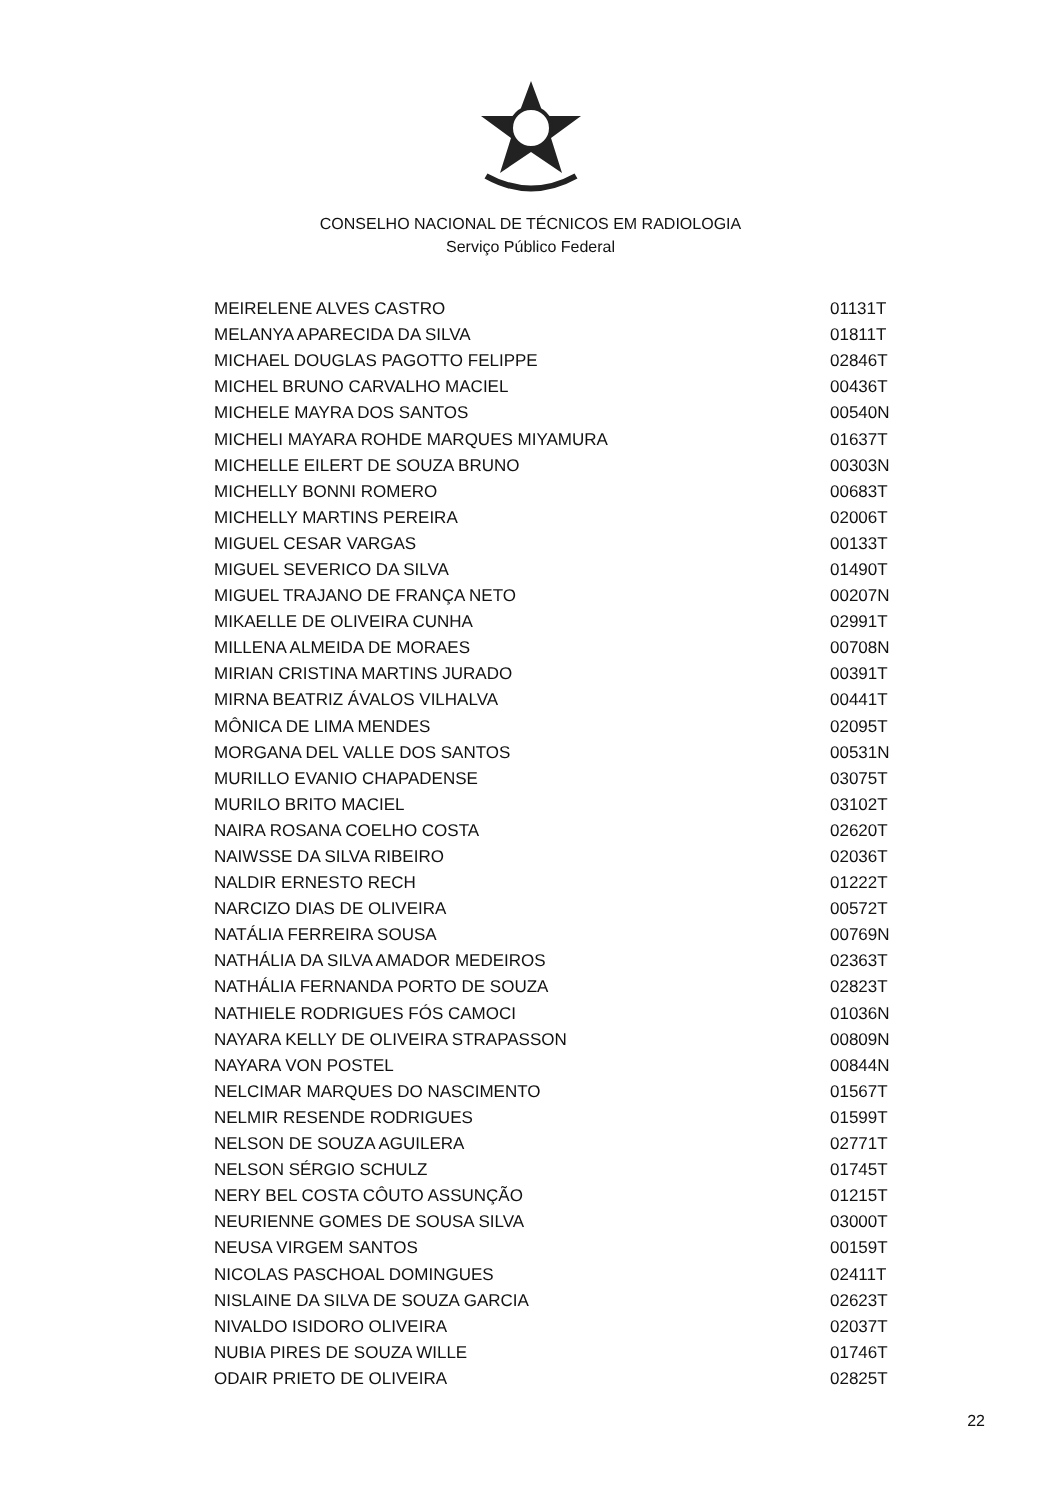CONSELHO NACIONAL DE TÉCNICOS EM RADIOLOGIA
Serviço Público Federal
| MEIRELENE ALVES CASTRO | 01131T |
| MELANYA APARECIDA DA SILVA | 01811T |
| MICHAEL DOUGLAS PAGOTTO FELIPPE | 02846T |
| MICHEL BRUNO CARVALHO MACIEL | 00436T |
| MICHELE MAYRA DOS SANTOS | 00540N |
| MICHELI MAYARA ROHDE MARQUES MIYAMURA | 01637T |
| MICHELLE EILERT DE SOUZA BRUNO | 00303N |
| MICHELLY BONNI ROMERO | 00683T |
| MICHELLY MARTINS PEREIRA | 02006T |
| MIGUEL CESAR VARGAS | 00133T |
| MIGUEL SEVERICO DA SILVA | 01490T |
| MIGUEL TRAJANO DE FRANÇA NETO | 00207N |
| MIKAELLE DE OLIVEIRA CUNHA | 02991T |
| MILLENA ALMEIDA DE MORAES | 00708N |
| MIRIAN CRISTINA MARTINS JURADO | 00391T |
| MIRNA BEATRIZ ÁVALOS VILHALVA | 00441T |
| MÔNICA DE LIMA MENDES | 02095T |
| MORGANA DEL VALLE DOS SANTOS | 00531N |
| MURILLO EVANIO CHAPADENSE | 03075T |
| MURILO BRITO MACIEL | 03102T |
| NAIRA ROSANA COELHO COSTA | 02620T |
| NAIWSSE DA SILVA RIBEIRO | 02036T |
| NALDIR ERNESTO RECH | 01222T |
| NARCIZO DIAS DE OLIVEIRA | 00572T |
| NATÁLIA FERREIRA SOUSA | 00769N |
| NATHÁLIA DA SILVA AMADOR MEDEIROS | 02363T |
| NATHÁLIA FERNANDA PORTO DE SOUZA | 02823T |
| NATHIELE RODRIGUES FÓS CAMOCI | 01036N |
| NAYARA KELLY DE OLIVEIRA STRAPASSON | 00809N |
| NAYARA VON POSTEL | 00844N |
| NELCIMAR MARQUES DO NASCIMENTO | 01567T |
| NELMIR RESENDE RODRIGUES | 01599T |
| NELSON DE SOUZA AGUILERA | 02771T |
| NELSON SÉRGIO SCHULZ | 01745T |
| NERY BEL COSTA CÔUTO ASSUNÇÃO | 01215T |
| NEURIENNE GOMES DE SOUSA SILVA | 03000T |
| NEUSA VIRGEM SANTOS | 00159T |
| NICOLAS PASCHOAL DOMINGUES | 02411T |
| NISLAINE DA SILVA DE SOUZA GARCIA | 02623T |
| NIVALDO ISIDORO OLIVEIRA | 02037T |
| NUBIA PIRES DE SOUZA WILLE | 01746T |
| ODAIR PRIETO DE OLIVEIRA | 02825T |
22